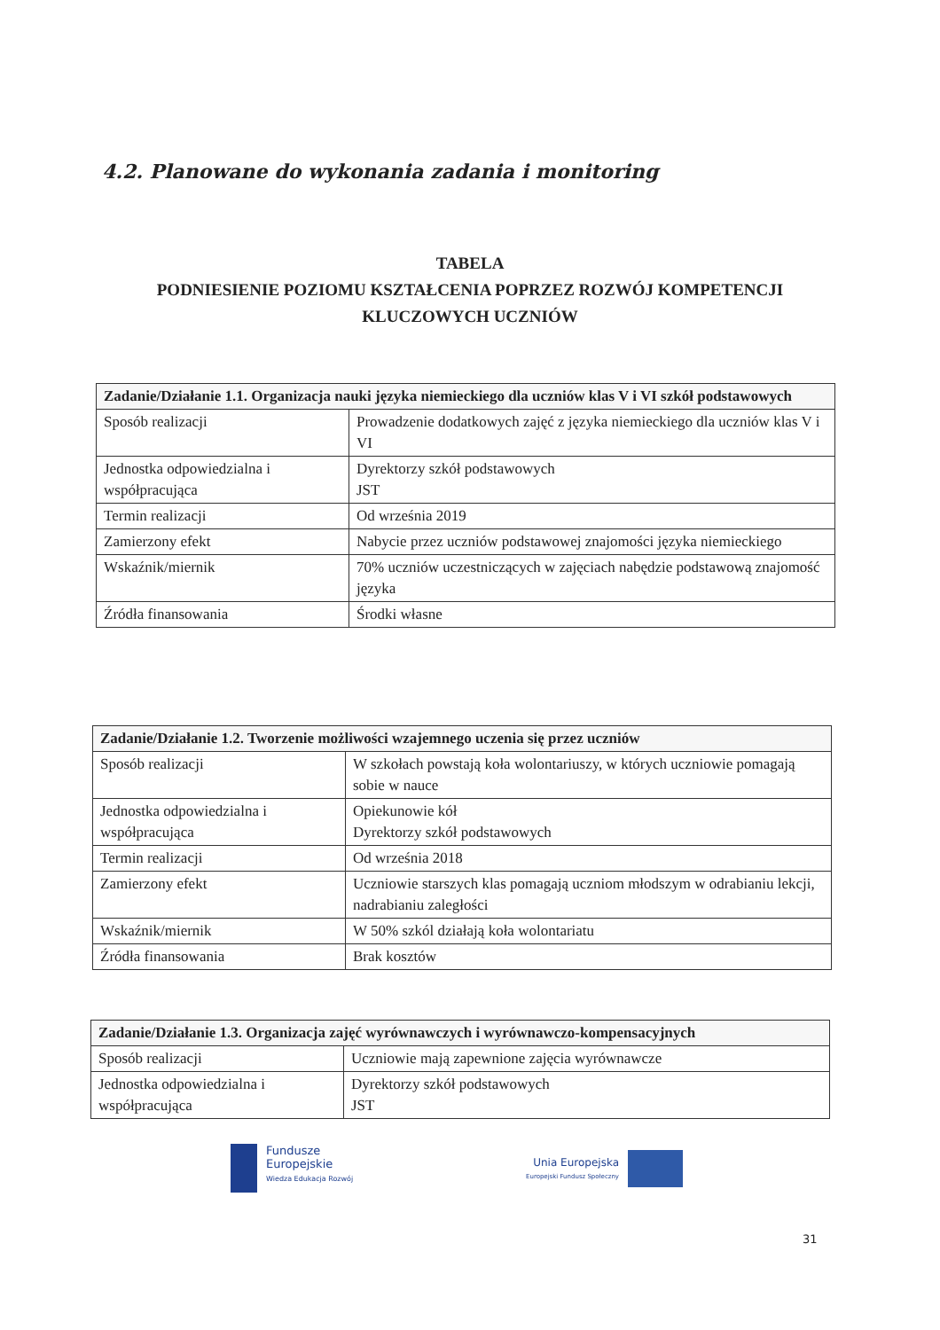4.2. Planowane do wykonania zadania i monitoring
TABELA
PODNIESIENIE POZIOMU KSZTAŁCENIA POPRZEZ ROZWÓJ KOMPETENCJI
KLUCZOWYCH UCZNIÓW
| Zadanie/Działanie 1.1. Organizacja nauki języka niemieckiego dla uczniów klas V i VI szkół podstawowych | |
| Sposób realizacji | Prowadzenie dodatkowych zajęć z języka niemieckiego dla uczniów klas V i VI |
| Jednostka odpowiedzialna i współpracująca | Dyrektorzy szkół podstawowych JST |
| Termin realizacji | Od września 2019 |
| Zamierzony efekt | Nabycie przez uczniów podstawowej znajomości języka niemieckiego |
| Wskaźnik/miernik | 70% uczniów uczestniczących w zajęciach nabędzie podstawową znajomość języka |
| Źródła finansowania | Środki własne |
| Zadanie/Działanie 1.2. Tworzenie możliwości wzajemnego uczenia się przez uczniów | |
| Sposób realizacji | W szkołach powstają koła wolontariuszy, w których uczniowie pomagają sobie w nauce |
| Jednostka odpowiedzialna i współpracująca | Opiekunowie kół Dyrektorzy szkół podstawowych |
| Termin realizacji | Od września 2018 |
| Zamierzony efekt | Uczniowie starszych klas pomagają uczniom młodszym w odrabianiu lekcji, nadrabianiu zaległości |
| Wskaźnik/miernik | W 50% szkól działają koła wolontariatu |
| Źródła finansowania | Brak kosztów |
| Zadanie/Działanie 1.3. Organizacja zajęć wyrównawczych i wyrównawczo-kompensacyjnych | |
| Sposób realizacji | Uczniowie mają zapewnione zajęcia wyrównawcze |
| Jednostka odpowiedzialna i współpracująca | Dyrektorzy szkół podstawowych JST |
Fundusze
Europejskie
Wiedza Edukacja Rozwój
Unia Europejska
Europejski Fundusz Społeczny
31